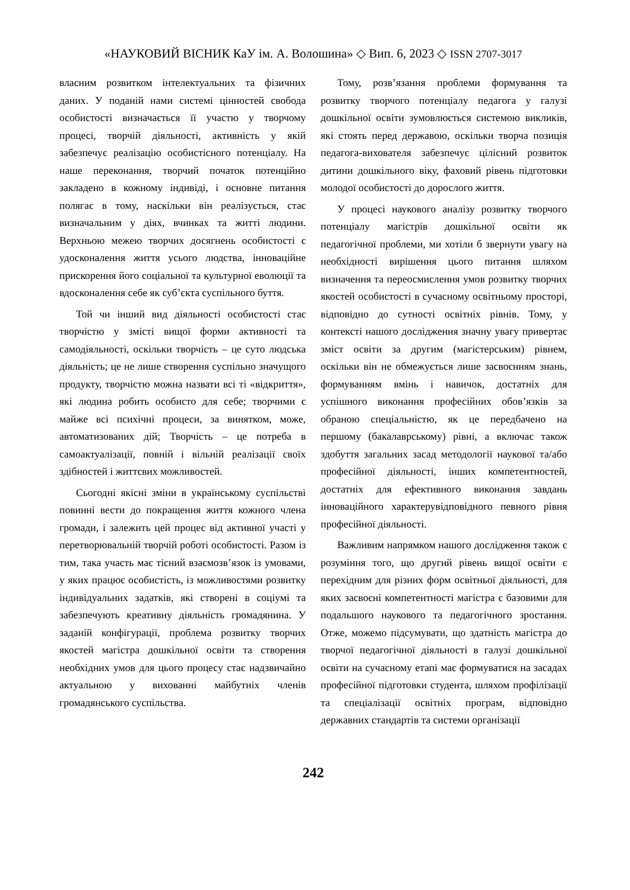«НАУКОВИЙ ВІСНИК КаУ ім. А. Волошина» ◇ Вип. 6, 2023 ◇ ISSN 2707-3017
власним розвитком інтелектуальних та фізичних даних. У поданій нами системі цінностей свобода особистості визначається її участю у творчому процесі, творчій діяльності, активність у якій забезпечує реалізацію особистісного потенціалу. На наше переконання, творчий початок потенційно закладено в кожному індивіді, і основне питання полягає в тому, наскільки він реалізується, стає визначальним у діях, вчинках та житті людини. Верхньою межею творчих досягнень особистості є удосконалення життя усього людства, інноваційне прискорення його соціальної та культурної еволюції та вдосконалення себе як суб’єкта суспільного буття.
Той чи інший вид діяльності особистості стає творчістю у змісті вищої форми активності та самодіяльності, оскільки творчість – це суто людська діяльність; це не лише створення суспільно значущого продукту, творчістю можна назвати всі ті «відкриття», які людина робить особисто для себе; творчими є майже всі психічні процеси, за винятком, може, автоматизованих дій; Творчість – це потреба в самоактуалізації, повній і вільній реалізації своїх здібностей і життєвих можливостей.
Сьогодні якісні зміни в українському суспільстві повинні вести до покращення життя кожного члена громади, і залежить цей процес від активної участі у перетворювальній творчій роботі особистості. Разом із тим, така участь має тісний взаємозв’язок із умовами, у яких працює особистість, із можливостями розвитку індивідуальних задатків, які створені в соціумі та забезпечують креативну діяльність громадянина. У заданій конфігурації, проблема розвитку творчих якостей магістра дошкільної освіти та створення необхідних умов для цього процесу стає надзвичайно актуальною у вихованні майбутніх членів громадянського суспільства.
Тому, розв’язання проблеми формування та розвитку творчого потенціалу педагога у галузі дошкільної освіти зумовлюється системою викликів, які стоять перед державою, оскільки творча позиція педагога-вихователя забезпечує цілісний розвиток дитини дошкільного віку, фаховий рівень підготовки молодої особистості до дорослого життя.
У процесі наукового аналізу розвитку творчого потенціалу магістрів дошкільної освіти як педагогічної проблеми, ми хотіли б звернути увагу на необхідності вирішення цього питання шляхом визначення та переосмислення умов розвитку творчих якостей особистості в сучасному освітньому просторі, відповідно до сутності освітніх рівнів. Тому, у контексті нашого дослідження значну увагу привертає зміст освіти за другим (магістерським) рівнем, оскільки він не обмежується лише засвоєнням знань, формуванням вмінь і навичок, достатніх для успішного виконання професійних обов’язків за обраною спеціальністю, як це передбачено на першому (бакалаврському) рівні, а включає також здобуття загальних засад методології наукової та/або професійної діяльності, інших компетентностей, достатніх для ефективного виконання завдань інноваційного характерувідповідного певного рівня професійної діяльності.
Важливим напрямком нашого дослідження також є розуміння того, що другий рівень вищої освіти є перехідним для різних форм освітньої діяльності, для яких засвоєні компетентності магістра є базовими для подальшого наукового та педагогічного зростання. Отже, можемо підсумувати, що здатність магістра до творчої педагогічної діяльності в галузі дошкільної освіти на сучасному етапі має формуватися на засадах професійної підготовки студента, шляхом профілізації та спеціалізації освітніх програм, відповідно державних стандартів та системи організації
242